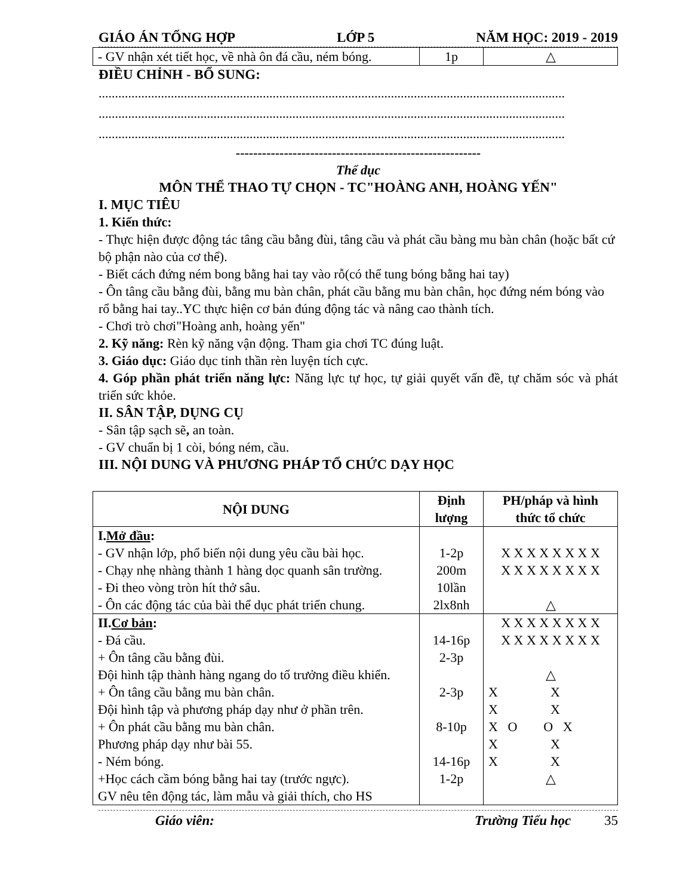GIÁO ÁN TỔNG HỢP LỚP 5 NĂM HỌC: 2019 - 2019
| - GV nhận xét tiết học, về nhà ôn đá cầu, ném bóng. | 1p | △ |
ĐIỀU CHỈNH - BỔ SUNG:
..............................................................................................................................................
..............................................................................................................................................
..............................................................................................................................................
--------------------------------------------------------
Thể dục
MÔN THỂ THAO TỰ CHỌN - TC"HOÀNG ANH, HOÀNG YẾN"
I. MỤC TIÊU
1. Kiến thức:
- Thực hiện được động tác tâng cầu bằng đùi, tâng cầu và phát cầu bàng mu bàn chân (hoặc bất cứ bộ phận nào của cơ thể).
- Biết cách đứng ném bong bằng hai tay vào rỗ(có thể tung bóng bằng hai tay)
- Ôn tâng cầu bằng đùi, bằng mu bàn chân, phát cầu bằng mu bàn chân, học đứng ném bóng vào rổ bằng hai tay..YC thực hiện cơ bản đúng động tác và nâng cao thành tích.
- Chơi trò chơi"Hoàng anh, hoàng yến"
2. Kỹ năng: Rèn kỹ năng vận động. Tham gia chơi TC đúng luật.
3. Giáo dục: Giáo dục tinh thần rèn luyện tích cực.
4. Góp phần phát triển năng lực: Năng lực tự học, tự giải quyết vấn đề, tự chăm sóc và phát triển sức khỏe.
II. SÂN TẬP, DỤNG CỤ
- Sân tập sạch sẽ, an toàn.
- GV chuẩn bị 1 còi, bóng ném, cầu.
III. NỘI DUNG VÀ PHƯƠNG PHÁP TỔ CHỨC DẠY HỌC
| NỘI DUNG | Định lượng | PH/pháp và hình thức tổ chức |
| --- | --- | --- |
| I. Mở đầu : - GV nhận lớp, phổ biến nội dung yêu cầu bài học. - Chạy nhẹ nhàng thành 1 hàng dọc quanh sân trường. - Đi theo vòng tròn hít thở sâu. - Ôn các động tác của bài thể dục phát triển chung. | 1-2p 200m 10lần 2lx8nh | X X X X X X X X X X X X X X X X △ |
| II. Cơ bản : - Đá cầu. + Ôn tâng cầu bằng đùi. Đội hình tập thành hàng ngang do tổ trưởng điều khiển. + Ôn tâng cầu bằng mu bàn chân. Đội hình tập và phương pháp dạy như ở phần trên. + Ôn phát cầu bằng mu bàn chân. Phương pháp dạy như bài 55. - Ném bóng. +Học cách cầm bóng bằng hai tay (trước ngực). GV nêu tên động tác, làm mẫu và giải thích, cho HS | 14-16p 2-3p 2-3p 8-10p 14-16p 1-2p | X X X X X X X X X X X X X X X X △ X X X X X O O X X X X X △ |
Giáo viên: Trường Tiểu học 35